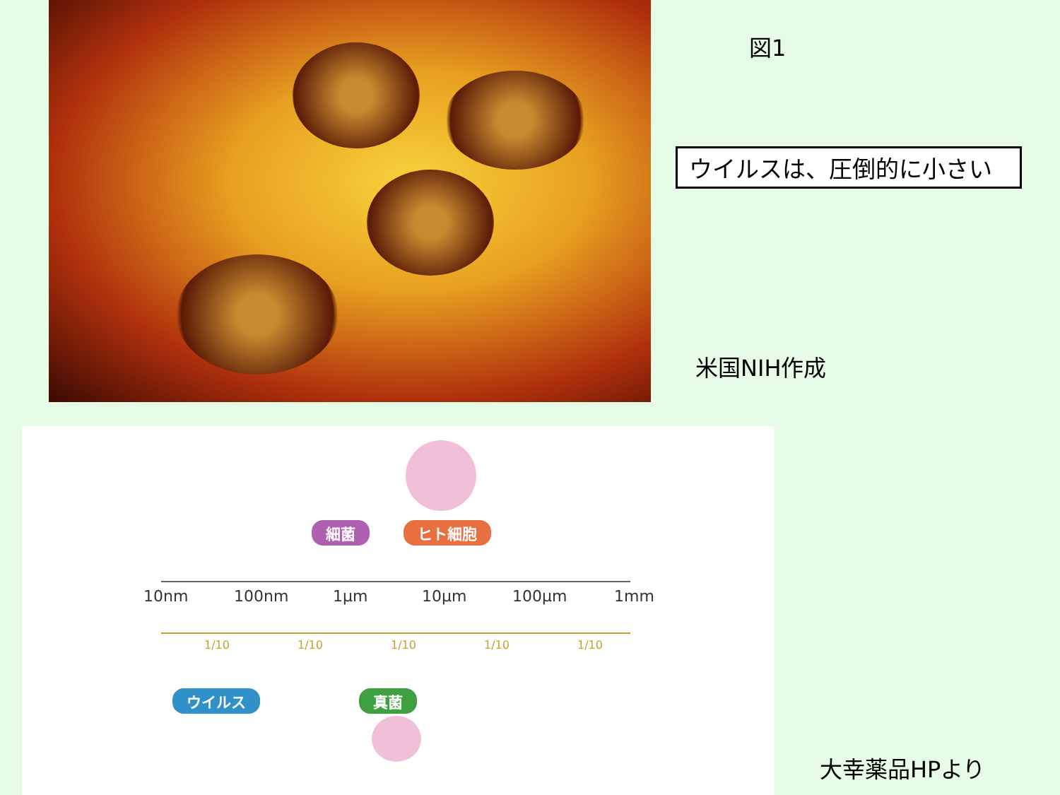図1
ウイルスは、圧倒的に小さい
米国NIH作成
細菌 ヒト細胞
10nm 100nm 1µm 10µm 100µm 1mm
1/10 1/10 1/10 1/10 1/10
ウイルス 真菌
大幸薬品HPより